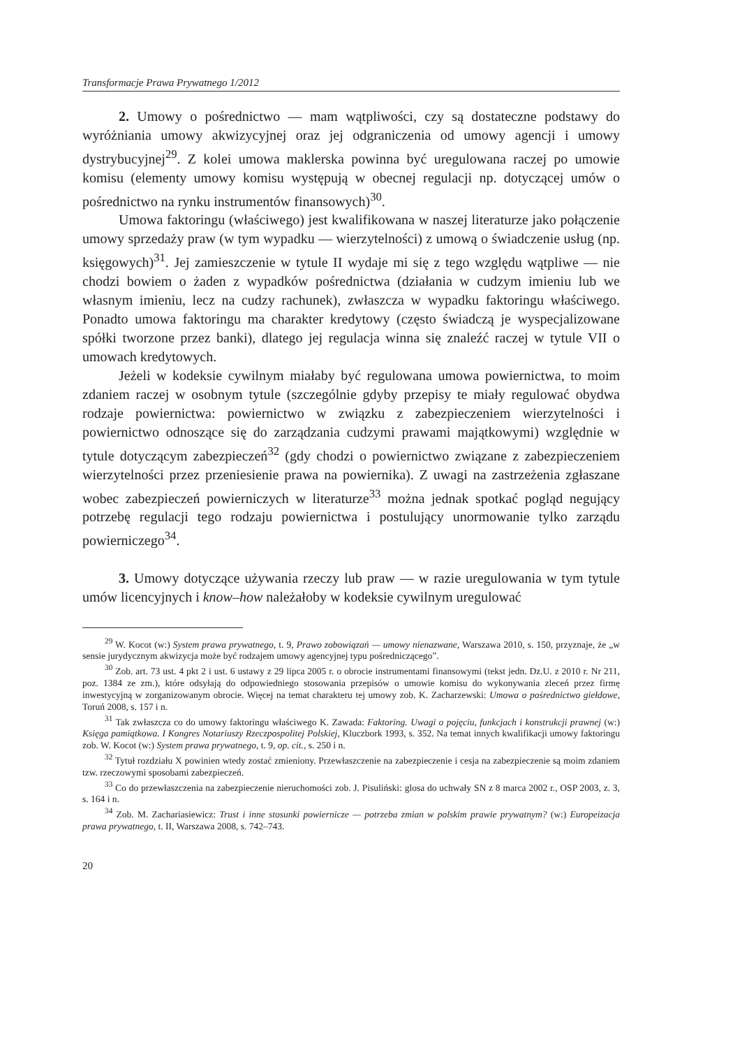Transformacje Prawa Prywatnego 1/2012
2. Umowy o pośrednictwo — mam wątpliwości, czy są dostateczne podstawy do wyróżniania umowy akwizycyjnej oraz jej odgraniczenia od umowy agencji i umowy dystrybucyjnej<sup>29</sup>. Z kolei umowa maklerska powinna być uregulowana raczej po umowie komisu (elementy umowy komisu występują w obecnej regulacji np. dotyczącej umów o pośrednictwo na rynku instrumentów finansowych)<sup>30</sup>.
Umowa faktoringu (właściwego) jest kwalifikowana w naszej literaturze jako połączenie umowy sprzedaży praw (w tym wypadku — wierzytelności) z umową o świadczenie usług (np. księgowych)<sup>31</sup>. Jej zamieszczenie w tytule II wydaje mi się z tego względu wątpliwe — nie chodzi bowiem o żaden z wypadków pośrednictwa (działania w cudzym imieniu lub we własnym imieniu, lecz na cudzy rachunek), zwłaszcza w wypadku faktoringu właściwego. Ponadto umowa faktoringu ma charakter kredytowy (często świadczą je wyspecjalizowane spółki tworzone przez banki), dlatego jej regulacja winna się znaleźć raczej w tytule VII o umowach kredytowych.
Jeżeli w kodeksie cywilnym miałaby być regulowana umowa powiernictwa, to moim zdaniem raczej w osobnym tytule (szczególnie gdyby przepisy te miały regulować obydwa rodzaje powiernictwa: powiernictwo w związku z zabezpieczeniem wierzytelności i powiernictwo odnoszące się do zarządzania cudzymi prawami majątkowymi) względnie w tytule dotyczącym zabezpieczeń<sup>32</sup> (gdy chodzi o powiernictwo związane z zabezpieczeniem wierzytelności przez przeniesienie prawa na powiernika). Z uwagi na zastrzeżenia zgłaszane wobec zabezpieczeń powierniczych w literaturze<sup>33</sup> można jednak spotkać pogląd negujący potrzebę regulacji tego rodzaju powiernictwa i postulujący unormowanie tylko zarządu powierniczego<sup>34</sup>.
3. Umowy dotyczące używania rzeczy lub praw — w razie uregulowania w tym tytule umów licencyjnych i know–how należałoby w kodeksie cywilnym uregulować
<sup>29</sup> W. Kocot (w:) System prawa prywatnego, t. 9, Prawo zobowiązań — umowy nienazwane, Warszawa 2010, s. 150, przyznaje, że „w sensie jurydycznym akwizycja może być rodzajem umowy agencyjnej typu pośredniczącego”.
<sup>30</sup> Zob. art. 73 ust. 4 pkt 2 i ust. 6 ustawy z 29 lipca 2005 r. o obrocie instrumentami finansowymi (tekst jedn. Dz.U. z 2010 r. Nr 211, poz. 1384 ze zm.), które odsyłają do odpowiedniego stosowania przepisów o umowie komisu do wykonywania zleceń przez firmę inwestycyjną w zorganizowanym obrocie. Więcej na temat charakteru tej umowy zob. K. Zacharzewski: Umowa o pośrednictwo giełdowe, Toruń 2008, s. 157 i n.
<sup>31</sup> Tak zwłaszcza co do umowy faktoringu właściwego K. Zawada: Faktoring. Uwagi o pojęciu, funkcjach i konstrukcji prawnej (w:) Księga pamiątkowa. I Kongres Notariuszy Rzeczpospolitej Polskiej, Kluczbork 1993, s. 352. Na temat innych kwalifikacji umowy faktoringu zob. W. Kocot (w:) System prawa prywatnego, t. 9, op. cit., s. 250 i n.
<sup>32</sup> Tytuł rozdziału X powinien wtedy zostać zmieniony. Przewłaszczenie na zabezpieczenie i cesja na zabezpieczenie są moim zdaniem tzw. rzeczowymi sposobami zabezpieczeń.
<sup>33</sup> Co do przewłaszczenia na zabezpieczenie nieruchomości zob. J. Pisuliński: glosa do uchwały SN z 8 marca 2002 r., OSP 2003, z. 3, s. 164 i n.
<sup>34</sup> Zob. M. Zachariasiewicz: Trust i inne stosunki powiernicze — potrzeba zmian w polskim prawie prywatnym? (w:) Europeizacja prawa prywatnego, t. II, Warszawa 2008, s. 742–743.
20